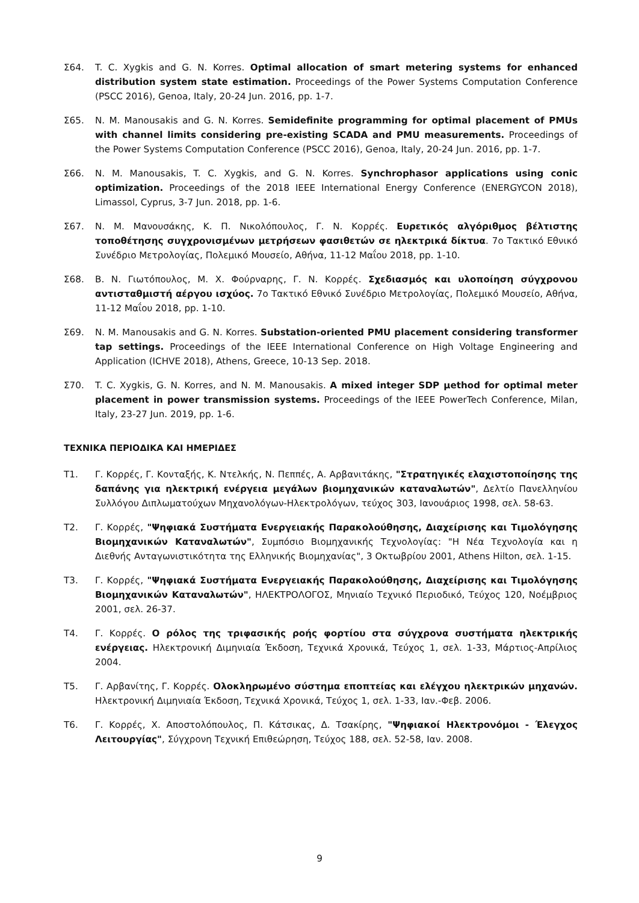Σ64. T. C. Xygkis and G. N. Korres. Optimal allocation of smart metering systems for enhanced distribution system state estimation. Proceedings of the Power Systems Computation Conference (PSCC 2016), Genoa, Italy, 20-24 Jun. 2016, pp. 1-7.
Σ65. N. M. Manousakis and G. N. Korres. Semidefinite programming for optimal placement of PMUs with channel limits considering pre-existing SCADA and PMU measurements. Proceedings of the Power Systems Computation Conference (PSCC 2016), Genoa, Italy, 20-24 Jun. 2016, pp. 1-7.
Σ66. N. M. Manousakis, T. C. Xygkis, and G. N. Korres. Synchrophasor applications using conic optimization. Proceedings of the 2018 IEEE International Energy Conference (ENERGYCON 2018), Limassol, Cyprus, 3-7 Jun. 2018, pp. 1-6.
Σ67. Ν. Μ. Μανουσάκης, Κ. Π. Νικολόπουλος, Γ. Ν. Κορρές. Ευρετικός αλγόριθμος βέλτιστης τοποθέτησης συγχρονισμένων μετρήσεων φασιθετών σε ηλεκτρικά δίκτυα. 7ο Τακτικό Εθνικό Συνέδριο Μετρολογίας, Πολεμικό Μουσείο, Αθήνα, 11-12 Μαΐου 2018, pp. 1-10.
Σ68. Β. Ν. Γιωτόπουλος, Μ. Χ. Φούρναρης, Γ. Ν. Κορρές. Σχεδιασμός και υλοποίηση σύγχρονου αντισταθμιστή αέργου ισχύος. 7ο Τακτικό Εθνικό Συνέδριο Μετρολογίας, Πολεμικό Μουσείο, Αθήνα, 11-12 Μαΐου 2018, pp. 1-10.
Σ69. N. M. Manousakis and G. N. Korres. Substation-oriented PMU placement considering transformer tap settings. Proceedings of the IEEE International Conference on High Voltage Engineering and Application (ICHVE 2018), Athens, Greece, 10-13 Sep. 2018.
Σ70. T. C. Xygkis, G. N. Korres, and N. M. Manousakis. A mixed integer SDP μethod for optimal meter placement in power transmission systems. Proceedings of the IEEE PowerTech Conference, Milan, Italy, 23-27 Jun. 2019, pp. 1-6.
ΤΕΧΝΙΚΑ ΠΕΡΙΟΔΙΚΑ ΚΑΙ ΗΜΕΡΙΔΕΣ
Τ1. Γ. Κορρές, Γ. Κονταξής, Κ. Ντελκής, Ν. Πεππές, Α. Αρβανιτάκης, "Στρατηγικές ελαχιστοποίησης της δαπάνης για ηλεκτρική ενέργεια μεγάλων βιομηχανικών καταναλωτών", Δελτίο Πανελληνίου Συλλόγου Διπλωματούχων Μηχανολόγων-Ηλεκτρολόγων, τεύχος 303, Ιανουάριος 1998, σελ. 58-63.
Τ2. Γ. Κορρές, "Ψηφιακά Συστήματα Ενεργειακής Παρακολούθησης, Διαχείρισης και Τιμολόγησης Βιομηχανικών Καταναλωτών", Συμπόσιο Βιομηχανικής Τεχνολογίας: "Η Νέα Τεχνολογία και η Διεθνής Ανταγωνιστικότητα της Ελληνικής Βιομηχανίας", 3 Οκτωβρίου 2001, Athens Hilton, σελ. 1-15.
Τ3. Γ. Κορρές, "Ψηφιακά Συστήματα Ενεργειακής Παρακολούθησης, Διαχείρισης και Τιμολόγησης Βιομηχανικών Καταναλωτών", ΗΛΕΚΤΡΟΛΟΓΟΣ, Μηνιαίο Τεχνικό Περιοδικό, Τεύχος 120, Νοέμβριος 2001, σελ. 26-37.
Τ4. Γ. Κορρές. Ο ρόλος της τριφασικής ροής φορτίου στα σύγχρονα συστήματα ηλεκτρικής ενέργειας. Ηλεκτρονική Διμηνιαία Έκδοση, Τεχνικά Χρονικά, Τεύχος 1, σελ. 1-33, Μάρτιος-Απρίλιος 2004.
Τ5. Γ. Αρβανίτης, Γ. Κορρές. Ολοκληρωμένο σύστημα εποπτείας και ελέγχου ηλεκτρικών μηχανών. Ηλεκτρονική Διμηνιαία Έκδοση, Τεχνικά Χρονικά, Τεύχος 1, σελ. 1-33, Ιαν.-Φεβ. 2006.
Τ6. Γ. Κορρές, Χ. Αποστολόπουλος, Π. Κάτσικας, Δ. Τσακίρης, "Ψηφιακοί Ηλεκτρονόμοι - Έλεγχος Λειτουργίας", Σύγχρονη Τεχνική Επιθεώρηση, Τεύχος 188, σελ. 52-58, Ιαν. 2008.
9